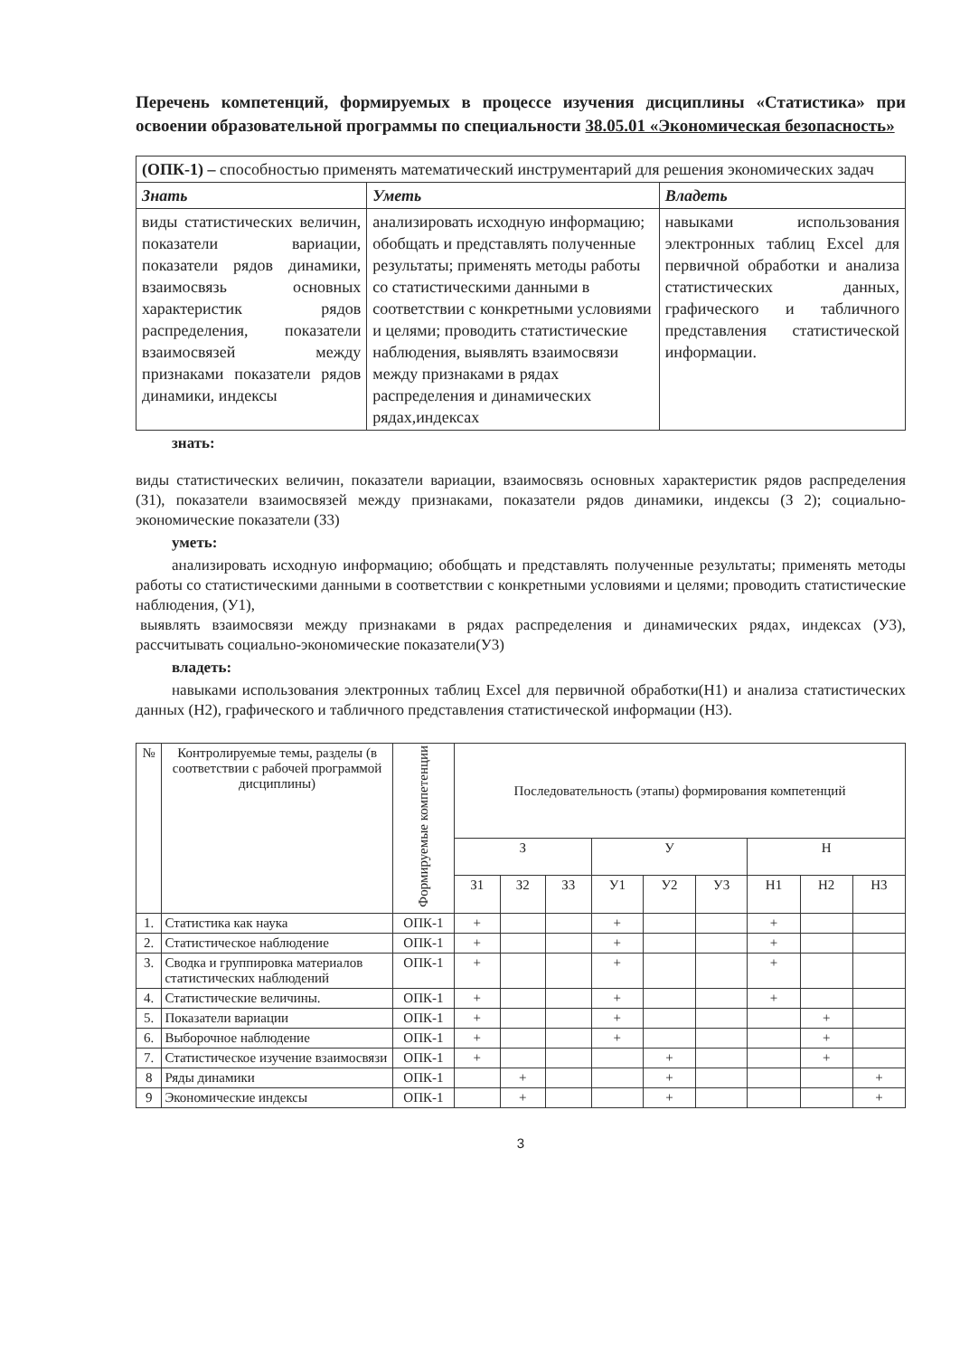Перечень компетенций, формируемых в процессе изучения дисциплины «Статистика» при освоении образовательной программы по специальности 38.05.01 «Экономическая безопасность»
| (ОПК-1) – способностью применять математический инструментарий для решения экономических задач | | |
| Знать | Уметь | Владеть |
| виды статистических величин, показатели вариации, показатели рядов динамики, взаимосвязь основных характеристик рядов распределения, показатели взаимосвязей между признаками показатели рядов динамики, индексы | анализировать исходную информацию; обобщать и представлять полученные результаты; применять методы работы со статистическими данными в соответствии с конкретными условиями и целями; проводить статистические наблюдения, выявлять взаимосвязи между признаками в рядах распределения и динамических рядах,индексах | навыками использования электронных таблиц Excel для первичной обработки и анализа статистических данных, графического и табличного представления статистической информации. |
знать:
виды статистических величин, показатели вариации, взаимосвязь основных характеристик рядов распределения (З1), показатели взаимосвязей между признаками, показатели рядов динамики, индексы (З 2); социально-экономические показатели (З3)
уметь:
анализировать исходную информацию; обобщать и представлять полученные результаты; применять методы работы со статистическими данными в соответствии с конкретными условиями и целями; проводить статистические наблюдения, (У1),
выявлять взаимосвязи между признаками в рядах распределения и динамических рядах, индексах (У3), рассчитывать социально-экономические показатели(У3)
владеть:
навыками использования электронных таблиц Excel для первичной обработки(Н1) и анализа статистических данных (Н2), графического и табличного представления статистической информации (Н3).
| № | Контролируемые темы, разделы (в соответствии с рабочей программой дисциплины) | Формируемые компетенции | Последовательность (этапы) формирования компетенций | | | | | | | | |
| --- | --- | --- | --- | --- | --- | --- | --- | --- | --- | --- | --- |
| | | | З | | | У | | | Н | | |
| | | | З1 | З2 | З3 | У1 | У2 | У3 | Н1 | Н2 | Н3 |
| 1. | Статистика как наука | ОПК-1 | + | | | + | | | + | | |
| 2. | Статистическое наблюдение | ОПК-1 | + | | | + | | | + | | |
| 3. | Сводка и группировка материалов статистических наблюдений | ОПК-1 | + | | | + | | | + | | |
| 4. | Статистические величины. | ОПК-1 | + | | | + | | | + | | |
| 5. | Показатели вариации | ОПК-1 | + | | | + | | | | + | |
| 6. | Выборочное наблюдение | ОПК-1 | + | | | + | | | | + | |
| 7. | Статистическое изучение взаимосвязи | ОПК-1 | + | | | | + | | | + | |
| 8 | Ряды динамики | ОПК-1 | | + | | | + | | | | + |
| 9 | Экономические индексы | ОПК-1 | | + | | | + | | | | + |
3